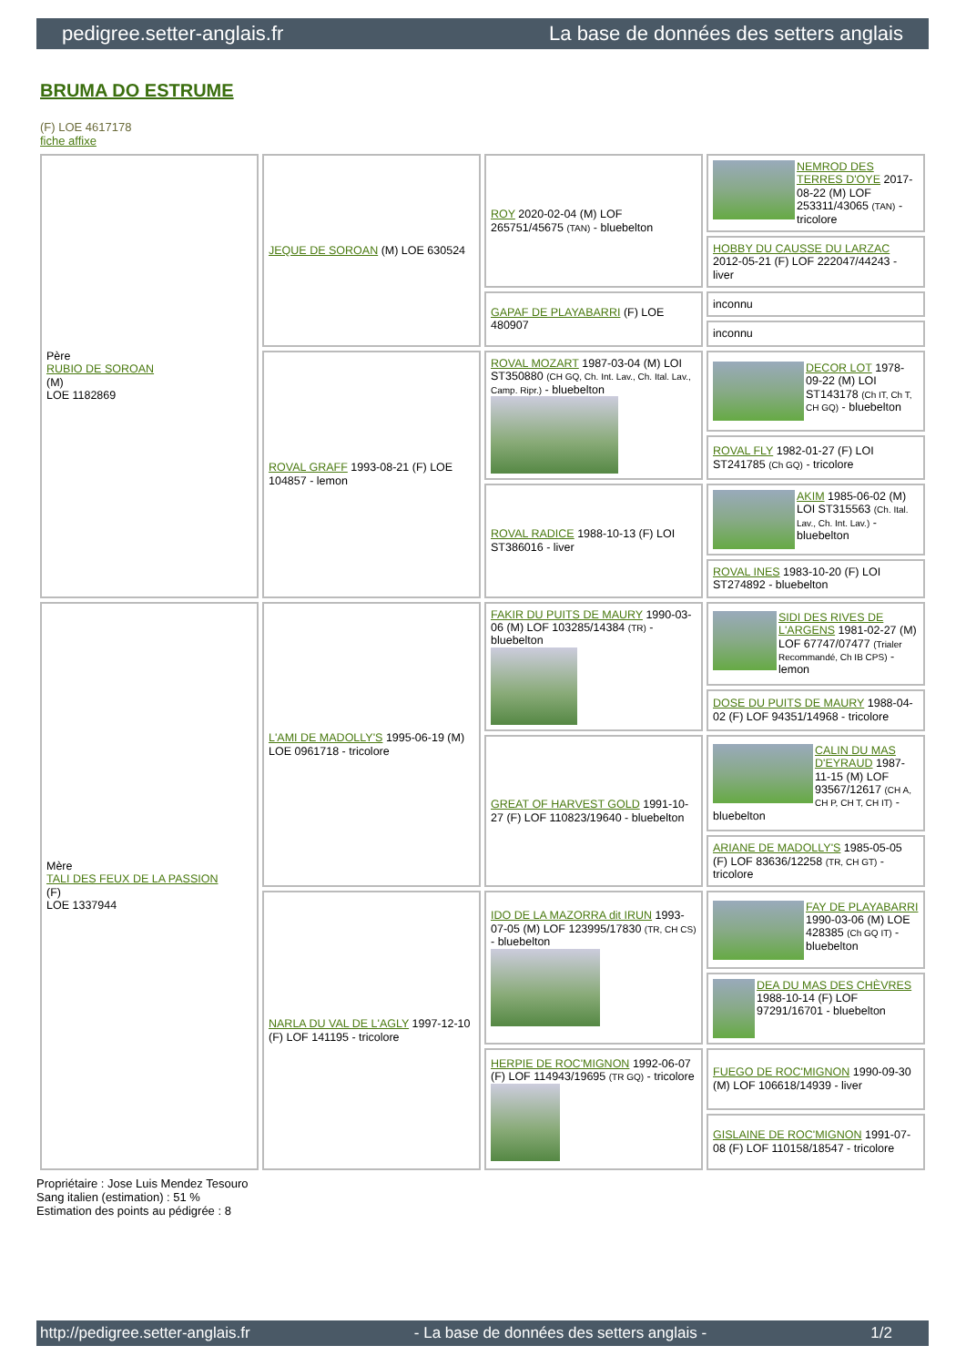pedigree.setter-anglais.fr La base de données des setters anglais
BRUMA DO ESTRUME
(F) LOE 4617178
fiche affixe
| Père RUBIO DE SOROAN (M) LOE 1182869 | JEQUE DE SOROAN (M) LOE 630524 | ROY 2020-02-04 (M) LOF 265751/45675 (TAN) - bluebelton | NEMROD DES TERRES D'OYE 2017-08-22 (M) LOF 253311/43065 (TAN) - tricolore |
| | | | HOBBY DU CAUSSE DU LARZAC 2012-05-21 (F) LOF 222047/44243 - liver |
| | | GAPAF DE PLAYABARRI (F) LOE 480907 | inconnu |
| | | | inconnu |
| | ROVAL GRAFF 1993-08-21 (F) LOE 104857 - lemon | ROVAL MOZART 1987-03-04 (M) LOI ST350880 (CH GQ, Ch. Int. Lav., Ch. Ital. Lav., Camp. Ripr.) - bluebelton | DECOR LOT 1978-09-22 (M) LOI ST143178 (Ch IT, Ch T, CH GQ) - bluebelton |
| | | | ROVAL FLY 1982-01-27 (F) LOI ST241785 (Ch GQ) - tricolore |
| | | ROVAL RADICE 1988-10-13 (F) LOI ST386016 - liver | AKIM 1985-06-02 (M) LOI ST315563 (Ch. Ital. Lav., Ch. Int. Lav.) - bluebelton |
| | | | ROVAL INES 1983-10-20 (F) LOI ST274892 - bluebelton |
| Mère TALI DES FEUX DE LA PASSION (F) LOE 1337944 | L'AMI DE MADOLLY'S 1995-06-19 (M) LOE 0961718 - tricolore | FAKIR DU PUITS DE MAURY 1990-03-06 (M) LOF 103285/14384 (TR) - bluebelton | SIDI DES RIVES DE L'ARGENS 1981-02-27 (M) LOF 67747/07477 (Trialer Recommandé, Ch IB CPS) - lemon |
| | | | DOSE DU PUITS DE MAURY 1988-04-02 (F) LOF 94351/14968 - tricolore |
| | | GREAT OF HARVEST GOLD 1991-10-27 (F) LOF 110823/19640 - bluebelton | CALIN DU MAS D'EYRAUD 1987-11-15 (M) LOF 93567/12617 (CH A, CH P, CH T, CH IT) - bluebelton |
| | | | ARIANE DE MADOLLY'S 1985-05-05 (F) LOF 83636/12258 (TR, CH GT) - tricolore |
| | NARLA DU VAL DE L'AGLY 1997-12-10 (F) LOF 141195 - tricolore | IDO DE LA MAZORRA dit IRUN 1993-07-05 (M) LOF 123995/17830 (TR, CH CS) - bluebelton | FAY DE PLAYABARRI 1990-03-06 (M) LOE 428385 (Ch GQ IT) - bluebelton |
| | | | DEA DU MAS DES CHÈVRES 1988-10-14 (F) LOF 97291/16701 - bluebelton |
| | | HERPIE DE ROC'MIGNON 1992-06-07 (F) LOF 114943/19695 (TR GQ) - tricolore | FUEGO DE ROC'MIGNON 1990-09-30 (M) LOF 106618/14939 - liver |
| | | | GISLAINE DE ROC'MIGNON 1991-07-08 (F) LOF 110158/18547 - tricolore |
Propriétaire : Jose Luis Mendez Tesouro
Sang italien (estimation) : 51 %
Estimation des points au pédigrée : 8
http://pedigree.setter-anglais.fr - La base de données des setters anglais - 1/2